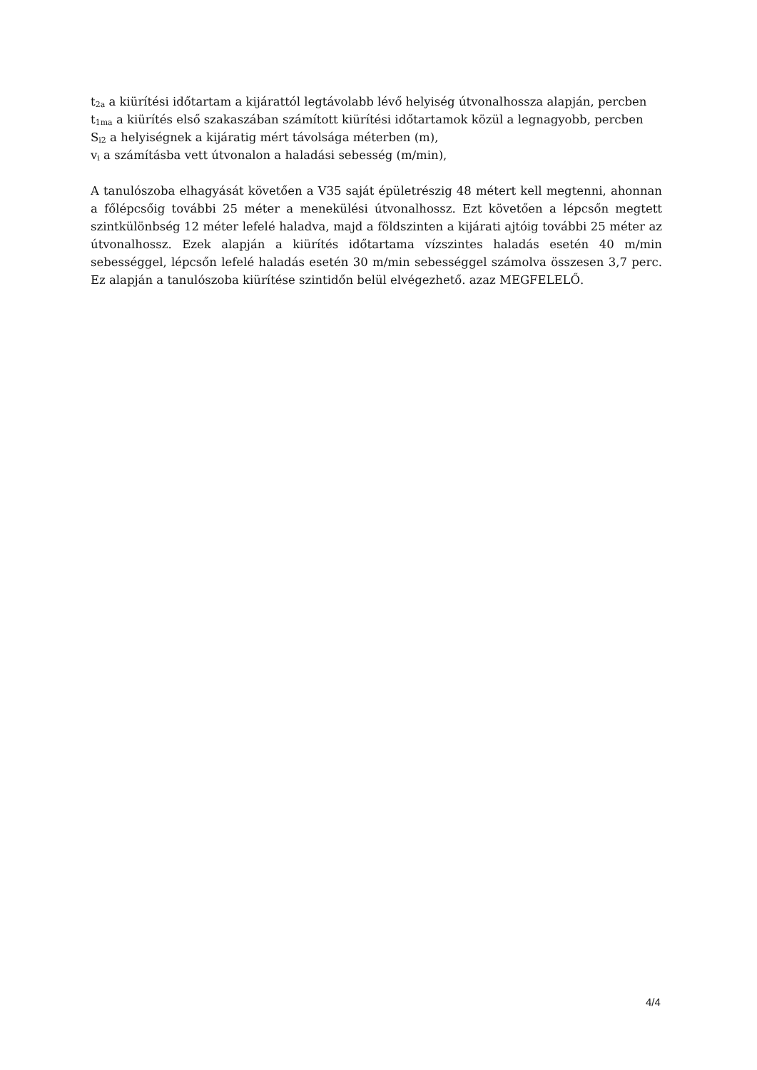t<sub>2a</sub> a kiürítési időtartam a kijárattól legtávolabb lévő helyiség útvonalhossza alapján, percben
t<sub>1ma</sub> a kiürítés első szakaszában számított kiürítési időtartamok közül a legnagyobb, percben
S<sub>i2</sub> a helyiségnek a kijáratig mért távolsága méterben (m),
v<sub>i</sub> a számításba vett útvonalon a haladási sebesség (m/min),
A tanulószoba elhagyását követően a V35 saját épületrészig 48 métert kell megtenni, ahonnan a főlépcsőig további 25 méter a menekülési útvonalhossz. Ezt követően a lépcsőn megtett szintkülönbség 12 méter lefelé haladva, majd a földszinten a kijárati ajtóig további 25 méter az útvonalhossz. Ezek alapján a kiürítés időtartama vízszintes haladás esetén 40 m/min sebességgel, lépcsőn lefelé haladás esetén 30 m/min sebességgel számolva összesen 3,7 perc. Ez alapján a tanulószoba kiürítése szintidőn belül elvégezhető. azaz MEGFELELŐ.
4/4